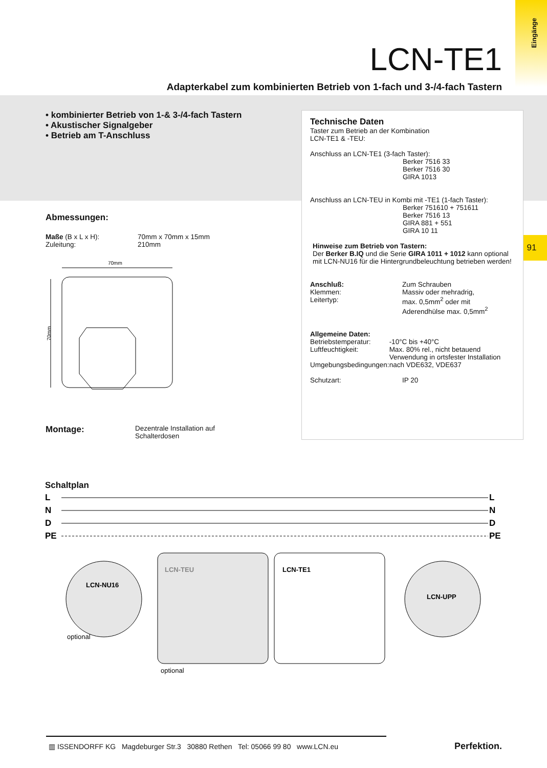Eingänge
91
LCN-TE1
Adapterkabel zum kombinierten Betrieb von 1-fach und 3-/4-fach Tastern
• kombinierter Betrieb von 1-& 3-/4-fach Tastern
• Akustischer Signalgeber
• Betrieb am T-Anschluss
Abmessungen:
Maße (B x L x H):
Zuleitung:
70mm x 70mm x 15mm
210mm
70mm
70mm
Montage:
Dezentrale Installation auf
Schalterdosen
Technische Daten
Taster zum Betrieb an der Kombination
LCN-TE1 & -TEU:
Anschluss an LCN-TE1 (3-fach Taster):
Berker 7516 33
Berker 7516 30
GIRA 1013
Anschluss an LCN-TEU in Kombi mit -TE1 (1-fach Taster):
Berker 751610 + 751611
Berker 7516 13
GIRA 881 + 551
GIRA 10 11
Hinweise zum Betrieb von Tastern:
Der Berker B.IQ und die Serie GIRA 1011 + 1012 kann optional mit LCN-NU16 für die Hintergrundbeleuchtung betrieben werden!
Anschluß:
Klemmen:
Leitertyp:
Zum Schrauben
Massiv oder mehradrig,
max. 0,5mm<sup>2</sup> oder mit
Aderendhülse max. 0,5mm<sup>2</sup>
Allgemeine Daten:
Betriebstemperatur:
Luftfeuchtigkeit:
Umgebungsbedingungen:
-10°C bis +40°C
Max. 80% rel., nicht betauend
Verwendung in ortsfester Installation nach VDE632, VDE637
Schutzart: IP 20
Schaltplan
L
N
D
PE
L
N
D
PE
LCN-NU16
LCN-TEU
LCN-TE1
LCN-UPP
optional
optional
▥ ISSENDORFF KG Magdeburger Str.3 30880 Rethen Tel: 05066 99 80 www.LCN.eu
Perfektion.